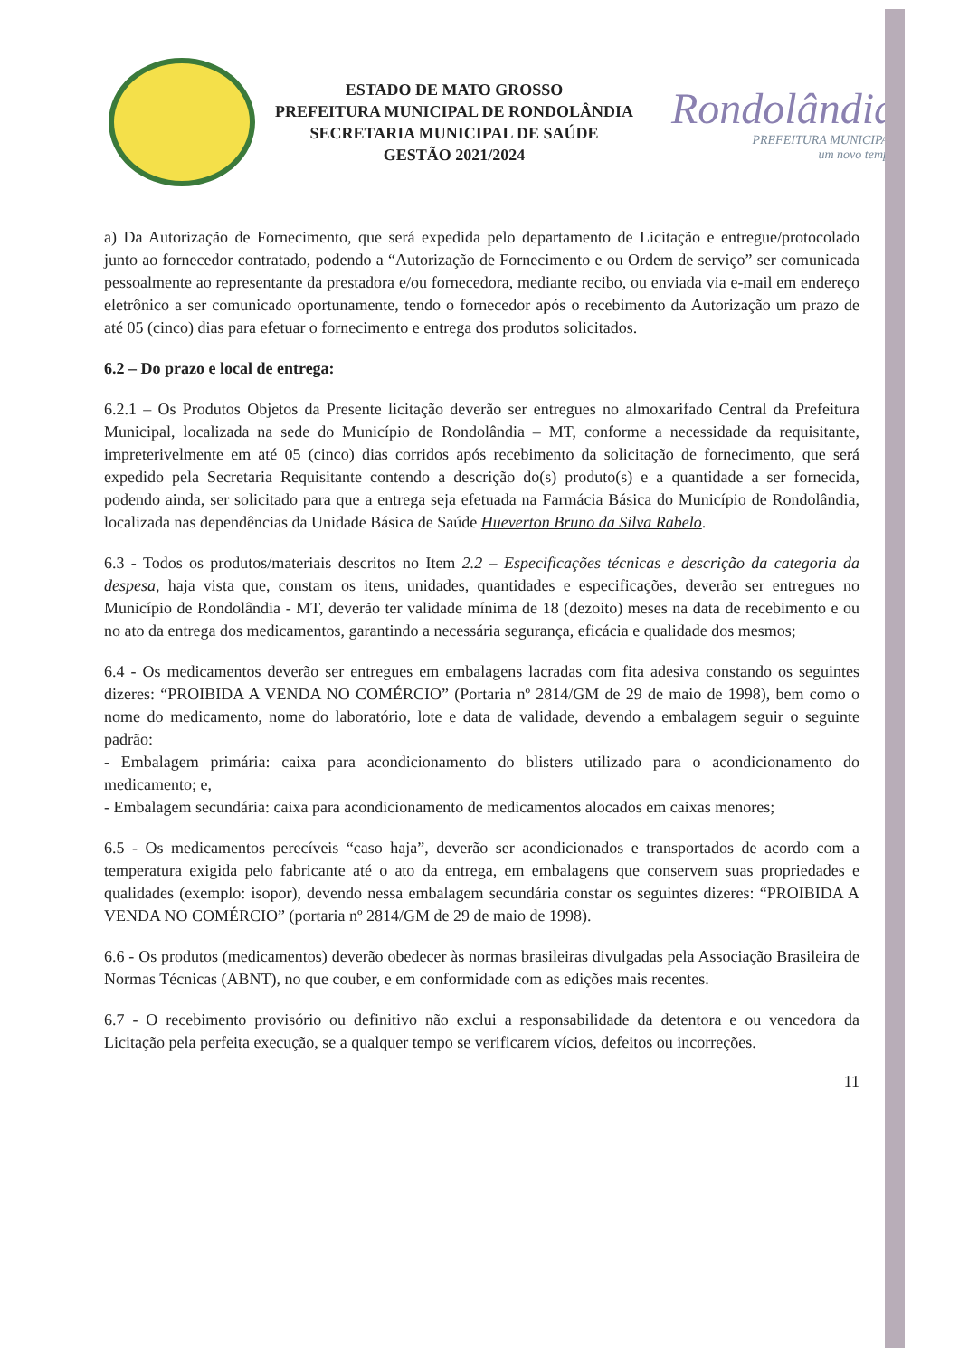ESTADO DE MATO GROSSO
PREFEITURA MUNICIPAL DE RONDOLÂNDIA
SECRETARIA MUNICIPAL DE SAÚDE
GESTÃO 2021/2024
Rondolândia
PREFEITURA MUNICIPAL
um novo tempo
a) Da Autorização de Fornecimento, que será expedida pelo departamento de Licitação e entregue/protocolado junto ao fornecedor contratado, podendo a “Autorização de Fornecimento e ou Ordem de serviço” ser comunicada pessoalmente ao representante da prestadora e/ou fornecedora, mediante recibo, ou enviada via e-mail em endereço eletrônico a ser comunicado oportunamente, tendo o fornecedor após o recebimento da Autorização um prazo de até 05 (cinco) dias para efetuar o fornecimento e entrega dos produtos solicitados.
6.2 – Do prazo e local de entrega:
6.2.1 – Os Produtos Objetos da Presente licitação deverão ser entregues no almoxarifado Central da Prefeitura Municipal, localizada na sede do Município de Rondolândia – MT, conforme a necessidade da requisitante, impreterivelmente em até 05 (cinco) dias corridos após recebimento da solicitação de fornecimento, que será expedido pela Secretaria Requisitante contendo a descrição do(s) produto(s) e a quantidade a ser fornecida, podendo ainda, ser solicitado para que a entrega seja efetuada na Farmácia Básica do Município de Rondolândia, localizada nas dependências da Unidade Básica de Saúde Hueverton Bruno da Silva Rabelo.
6.3 - Todos os produtos/materiais descritos no Item 2.2 – Especificações técnicas e descrição da categoria da despesa, haja vista que, constam os itens, unidades, quantidades e especificações, deverão ser entregues no Município de Rondolândia - MT, deverão ter validade mínima de 18 (dezoito) meses na data de recebimento e ou no ato da entrega dos medicamentos, garantindo a necessária segurança, eficácia e qualidade dos mesmos;
6.4 - Os medicamentos deverão ser entregues em embalagens lacradas com fita adesiva constando os seguintes dizeres: “PROIBIDA A VENDA NO COMÉRCIO” (Portaria nº 2814/GM de 29 de maio de 1998), bem como o nome do medicamento, nome do laboratório, lote e data de validade, devendo a embalagem seguir o seguinte padrão:
- Embalagem primária: caixa para acondicionamento do blisters utilizado para o acondicionamento do medicamento; e,
- Embalagem secundária: caixa para acondicionamento de medicamentos alocados em caixas menores;
6.5 - Os medicamentos perecíveis “caso haja”, deverão ser acondicionados e transportados de acordo com a temperatura exigida pelo fabricante até o ato da entrega, em embalagens que conservem suas propriedades e qualidades (exemplo: isopor), devendo nessa embalagem secundária constar os seguintes dizeres: “PROIBIDA A VENDA NO COMÉRCIO” (portaria nº 2814/GM de 29 de maio de 1998).
6.6 - Os produtos (medicamentos) deverão obedecer às normas brasileiras divulgadas pela Associação Brasileira de Normas Técnicas (ABNT), no que couber, e em conformidade com as edições mais recentes.
6.7 - O recebimento provisório ou definitivo não exclui a responsabilidade da detentora e ou vencedora da Licitação pela perfeita execução, se a qualquer tempo se verificarem vícios, defeitos ou incorreções.
11